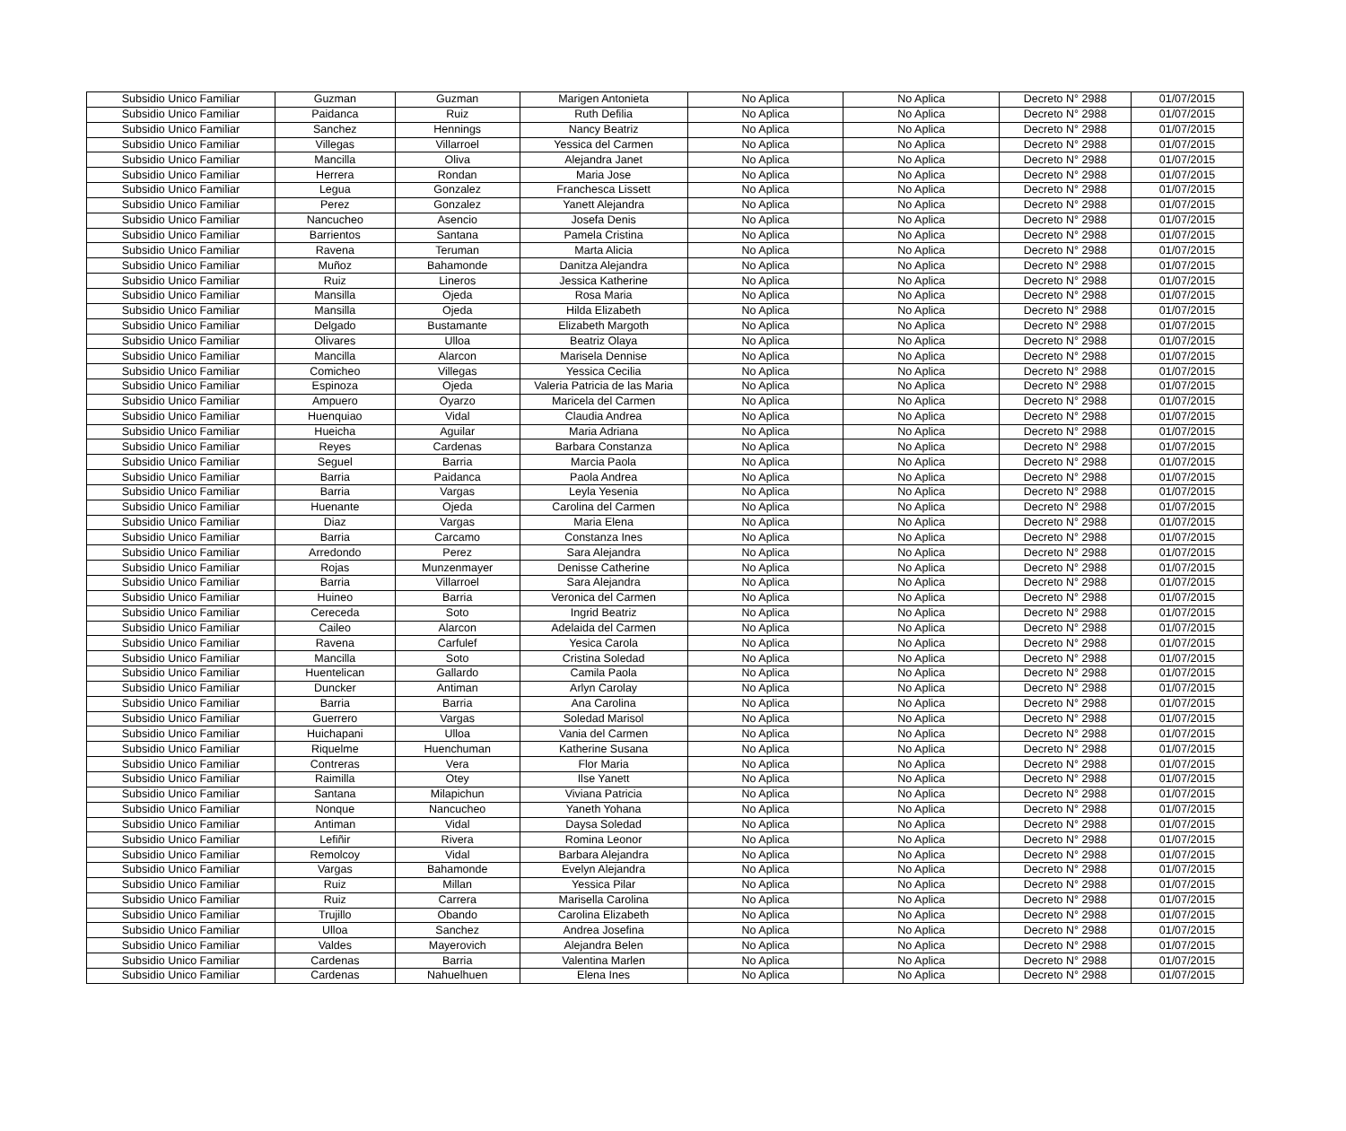| Subsidio Unico Familiar | Guzman | Guzman | Marigen Antonieta | No Aplica | No Aplica | Decreto N° 2988 | 01/07/2015 |
| Subsidio Unico Familiar | Paidanca | Ruiz | Ruth Defilia | No Aplica | No Aplica | Decreto N° 2988 | 01/07/2015 |
| Subsidio Unico Familiar | Sanchez | Hennings | Nancy Beatriz | No Aplica | No Aplica | Decreto N° 2988 | 01/07/2015 |
| Subsidio Unico Familiar | Villegas | Villarroel | Yessica del Carmen | No Aplica | No Aplica | Decreto N° 2988 | 01/07/2015 |
| Subsidio Unico Familiar | Mancilla | Oliva | Alejandra Janet | No Aplica | No Aplica | Decreto N° 2988 | 01/07/2015 |
| Subsidio Unico Familiar | Herrera | Rondan | Maria Jose | No Aplica | No Aplica | Decreto N° 2988 | 01/07/2015 |
| Subsidio Unico Familiar | Legua | Gonzalez | Franchesca Lissett | No Aplica | No Aplica | Decreto N° 2988 | 01/07/2015 |
| Subsidio Unico Familiar | Perez | Gonzalez | Yanett Alejandra | No Aplica | No Aplica | Decreto N° 2988 | 01/07/2015 |
| Subsidio Unico Familiar | Nancucheo | Asencio | Josefa Denis | No Aplica | No Aplica | Decreto N° 2988 | 01/07/2015 |
| Subsidio Unico Familiar | Barrientos | Santana | Pamela Cristina | No Aplica | No Aplica | Decreto N° 2988 | 01/07/2015 |
| Subsidio Unico Familiar | Ravena | Teruman | Marta Alicia | No Aplica | No Aplica | Decreto N° 2988 | 01/07/2015 |
| Subsidio Unico Familiar | Muñoz | Bahamonde | Danitza Alejandra | No Aplica | No Aplica | Decreto N° 2988 | 01/07/2015 |
| Subsidio Unico Familiar | Ruiz | Lineros | Jessica Katherine | No Aplica | No Aplica | Decreto N° 2988 | 01/07/2015 |
| Subsidio Unico Familiar | Mansilla | Ojeda | Rosa Maria | No Aplica | No Aplica | Decreto N° 2988 | 01/07/2015 |
| Subsidio Unico Familiar | Mansilla | Ojeda | Hilda Elizabeth | No Aplica | No Aplica | Decreto N° 2988 | 01/07/2015 |
| Subsidio Unico Familiar | Delgado | Bustamante | Elizabeth Margoth | No Aplica | No Aplica | Decreto N° 2988 | 01/07/2015 |
| Subsidio Unico Familiar | Olivares | Ulloa | Beatriz Olaya | No Aplica | No Aplica | Decreto N° 2988 | 01/07/2015 |
| Subsidio Unico Familiar | Mancilla | Alarcon | Marisela Dennise | No Aplica | No Aplica | Decreto N° 2988 | 01/07/2015 |
| Subsidio Unico Familiar | Comicheo | Villegas | Yessica Cecilia | No Aplica | No Aplica | Decreto N° 2988 | 01/07/2015 |
| Subsidio Unico Familiar | Espinoza | Ojeda | Valeria Patricia de las Maria | No Aplica | No Aplica | Decreto N° 2988 | 01/07/2015 |
| Subsidio Unico Familiar | Ampuero | Oyarzo | Maricela del Carmen | No Aplica | No Aplica | Decreto N° 2988 | 01/07/2015 |
| Subsidio Unico Familiar | Huenquiao | Vidal | Claudia Andrea | No Aplica | No Aplica | Decreto N° 2988 | 01/07/2015 |
| Subsidio Unico Familiar | Hueicha | Aguilar | Maria Adriana | No Aplica | No Aplica | Decreto N° 2988 | 01/07/2015 |
| Subsidio Unico Familiar | Reyes | Cardenas | Barbara Constanza | No Aplica | No Aplica | Decreto N° 2988 | 01/07/2015 |
| Subsidio Unico Familiar | Seguel | Barria | Marcia Paola | No Aplica | No Aplica | Decreto N° 2988 | 01/07/2015 |
| Subsidio Unico Familiar | Barria | Paidanca | Paola Andrea | No Aplica | No Aplica | Decreto N° 2988 | 01/07/2015 |
| Subsidio Unico Familiar | Barria | Vargas | Leyla Yesenia | No Aplica | No Aplica | Decreto N° 2988 | 01/07/2015 |
| Subsidio Unico Familiar | Huenante | Ojeda | Carolina del Carmen | No Aplica | No Aplica | Decreto N° 2988 | 01/07/2015 |
| Subsidio Unico Familiar | Diaz | Vargas | Maria Elena | No Aplica | No Aplica | Decreto N° 2988 | 01/07/2015 |
| Subsidio Unico Familiar | Barria | Carcamo | Constanza Ines | No Aplica | No Aplica | Decreto N° 2988 | 01/07/2015 |
| Subsidio Unico Familiar | Arredondo | Perez | Sara Alejandra | No Aplica | No Aplica | Decreto N° 2988 | 01/07/2015 |
| Subsidio Unico Familiar | Rojas | Munzenmayer | Denisse Catherine | No Aplica | No Aplica | Decreto N° 2988 | 01/07/2015 |
| Subsidio Unico Familiar | Barria | Villarroel | Sara Alejandra | No Aplica | No Aplica | Decreto N° 2988 | 01/07/2015 |
| Subsidio Unico Familiar | Huineo | Barria | Veronica del Carmen | No Aplica | No Aplica | Decreto N° 2988 | 01/07/2015 |
| Subsidio Unico Familiar | Cereceda | Soto | Ingrid Beatriz | No Aplica | No Aplica | Decreto N° 2988 | 01/07/2015 |
| Subsidio Unico Familiar | Caileo | Alarcon | Adelaida del Carmen | No Aplica | No Aplica | Decreto N° 2988 | 01/07/2015 |
| Subsidio Unico Familiar | Ravena | Carfulef | Yesica Carola | No Aplica | No Aplica | Decreto N° 2988 | 01/07/2015 |
| Subsidio Unico Familiar | Mancilla | Soto | Cristina Soledad | No Aplica | No Aplica | Decreto N° 2988 | 01/07/2015 |
| Subsidio Unico Familiar | Huentelican | Gallardo | Camila Paola | No Aplica | No Aplica | Decreto N° 2988 | 01/07/2015 |
| Subsidio Unico Familiar | Duncker | Antiman | Arlyn Carolay | No Aplica | No Aplica | Decreto N° 2988 | 01/07/2015 |
| Subsidio Unico Familiar | Barria | Barria | Ana Carolina | No Aplica | No Aplica | Decreto N° 2988 | 01/07/2015 |
| Subsidio Unico Familiar | Guerrero | Vargas | Soledad Marisol | No Aplica | No Aplica | Decreto N° 2988 | 01/07/2015 |
| Subsidio Unico Familiar | Huichapani | Ulloa | Vania del Carmen | No Aplica | No Aplica | Decreto N° 2988 | 01/07/2015 |
| Subsidio Unico Familiar | Riquelme | Huenchuman | Katherine Susana | No Aplica | No Aplica | Decreto N° 2988 | 01/07/2015 |
| Subsidio Unico Familiar | Contreras | Vera | Flor Maria | No Aplica | No Aplica | Decreto N° 2988 | 01/07/2015 |
| Subsidio Unico Familiar | Raimilla | Otey | Ilse Yanett | No Aplica | No Aplica | Decreto N° 2988 | 01/07/2015 |
| Subsidio Unico Familiar | Santana | Milapichun | Viviana Patricia | No Aplica | No Aplica | Decreto N° 2988 | 01/07/2015 |
| Subsidio Unico Familiar | Nonque | Nancucheo | Yaneth Yohana | No Aplica | No Aplica | Decreto N° 2988 | 01/07/2015 |
| Subsidio Unico Familiar | Antiman | Vidal | Daysa Soledad | No Aplica | No Aplica | Decreto N° 2988 | 01/07/2015 |
| Subsidio Unico Familiar | Lefiñir | Rivera | Romina Leonor | No Aplica | No Aplica | Decreto N° 2988 | 01/07/2015 |
| Subsidio Unico Familiar | Remolcoy | Vidal | Barbara Alejandra | No Aplica | No Aplica | Decreto N° 2988 | 01/07/2015 |
| Subsidio Unico Familiar | Vargas | Bahamonde | Evelyn Alejandra | No Aplica | No Aplica | Decreto N° 2988 | 01/07/2015 |
| Subsidio Unico Familiar | Ruiz | Millan | Yessica Pilar | No Aplica | No Aplica | Decreto N° 2988 | 01/07/2015 |
| Subsidio Unico Familiar | Ruiz | Carrera | Marisella Carolina | No Aplica | No Aplica | Decreto N° 2988 | 01/07/2015 |
| Subsidio Unico Familiar | Trujillo | Obando | Carolina Elizabeth | No Aplica | No Aplica | Decreto N° 2988 | 01/07/2015 |
| Subsidio Unico Familiar | Ulloa | Sanchez | Andrea Josefina | No Aplica | No Aplica | Decreto N° 2988 | 01/07/2015 |
| Subsidio Unico Familiar | Valdes | Mayerovich | Alejandra Belen | No Aplica | No Aplica | Decreto N° 2988 | 01/07/2015 |
| Subsidio Unico Familiar | Cardenas | Barria | Valentina Marlen | No Aplica | No Aplica | Decreto N° 2988 | 01/07/2015 |
| Subsidio Unico Familiar | Cardenas | Nahuelhuen | Elena Ines | No Aplica | No Aplica | Decreto N° 2988 | 01/07/2015 |